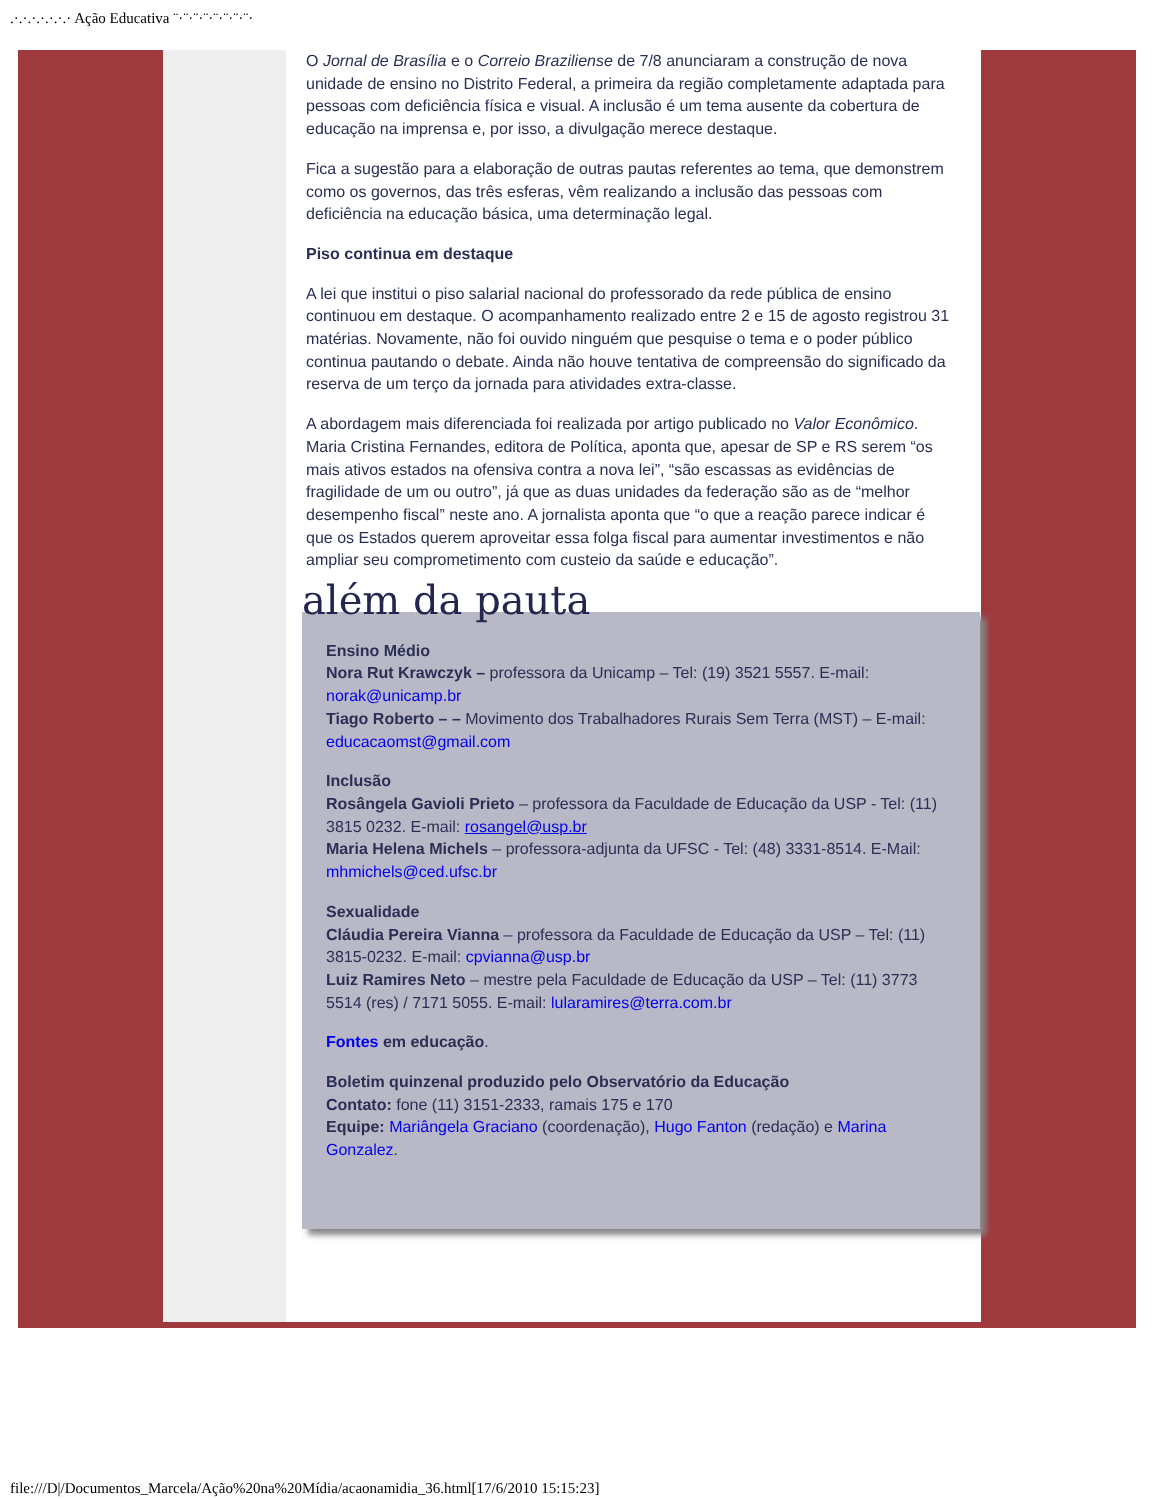.·.·.·.·.·.·.· Ação Educativa ¨·¨·¨·¨·¨·¨·¨·¨·
O Jornal de Brasília e o Correio Braziliense de 7/8 anunciaram a construção de nova unidade de ensino no Distrito Federal, a primeira da região completamente adaptada para pessoas com deficiência física e visual. A inclusão é um tema ausente da cobertura de educação na imprensa e, por isso, a divulgação merece destaque.
Fica a sugestão para a elaboração de outras pautas referentes ao tema, que demonstrem como os governos, das três esferas, vêm realizando a inclusão das pessoas com deficiência na educação básica, uma determinação legal.
Piso continua em destaque
A lei que institui o piso salarial nacional do professorado da rede pública de ensino continuou em destaque. O acompanhamento realizado entre 2 e 15 de agosto registrou 31 matérias. Novamente, não foi ouvido ninguém que pesquise o tema e o poder público continua pautando o debate. Ainda não houve tentativa de compreensão do significado da reserva de um terço da jornada para atividades extra-classe.
A abordagem mais diferenciada foi realizada por artigo publicado no Valor Econômico. Maria Cristina Fernandes, editora de Política, aponta que, apesar de SP e RS serem “os mais ativos estados na ofensiva contra a nova lei”, “são escassas as evidências de fragilidade de um ou outro”, já que as duas unidades da federação são as de “melhor desempenho fiscal” neste ano. A jornalista aponta que “o que a reação parece indicar é que os Estados querem aproveitar essa folga fiscal para aumentar investimentos e não ampliar seu comprometimento com custeio da saúde e educação”.
além da pauta
Ensino Médio
Nora Rut Krawczyk – professora da Unicamp – Tel: (19) 3521 5557. E-mail: norak@unicamp.br
Tiago Roberto – – Movimento dos Trabalhadores Rurais Sem Terra (MST) – E-mail: educacaomst@gmail.com
Inclusão
Rosângela Gavioli Prieto – professora da Faculdade de Educação da USP - Tel: (11) 3815 0232. E-mail: rosangel@usp.br
Maria Helena Michels – professora-adjunta da UFSC - Tel: (48) 3331-8514. E-Mail: mhmichels@ced.ufsc.br
Sexualidade
Cláudia Pereira Vianna – professora da Faculdade de Educação da USP – Tel: (11) 3815-0232. E-mail: cpvianna@usp.br
Luiz Ramires Neto – mestre pela Faculdade de Educação da USP – Tel: (11) 3773 5514 (res) / 7171 5055. E-mail: lularamires@terra.com.br
Fontes em educação.
Boletim quinzenal produzido pelo Observatório da Educação
Contato: fone (11) 3151-2333, ramais 175 e 170
Equipe: Mariângela Graciano (coordenação), Hugo Fanton (redação) e Marina Gonzalez.
file:///D|/Documentos_Marcela/Ação%20na%20Mídia/acaonamidia_36.html[17/6/2010 15:15:23]